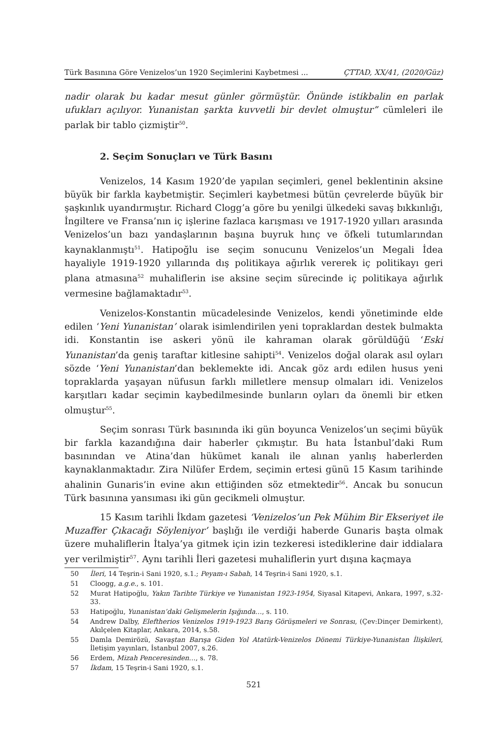Türk Basınına Göre Venizelos’un 1920 Seçimlerini Kaybetmesi ... ÇTTAD, XX/41, (2020/Güz)
nadir olarak bu kadar mesut günler görmüştür. Önünde istikbalin en parlak ufukları açılıyor. Yunanistan şarkta kuvvetli bir devlet olmuştur” cümleleri ile parlak bir tablo çizmiştir<sup>50</sup>.
2. Seçim Sonuçları ve Türk Basını
Venizelos, 14 Kasım 1920’de yapılan seçimleri, genel beklentinin aksine büyük bir farkla kaybetmiştir. Seçimleri kaybetmesi bütün çevrelerde büyük bir şaşkınlık uyandırmıştır. Richard Clogg’a göre bu yenilgi ülkedeki savaş bıkkınlığı, İngiltere ve Fransa’nın iç işlerine fazlaca karışması ve 1917-1920 yılları arasında Venizelos’un bazı yandaşlarının başına buyruk hınç ve öfkeli tutumlarından kaynaklanmıştı<sup>51</sup>. Hatipoğlu ise seçim sonucunu Venizelos’un Megali İdea hayaliyle 1919-1920 yıllarında dış politikaya ağırlık vererek iç politikayı geri plana atmasına<sup>52</sup> muhaliflerin ise aksine seçim sürecinde iç politikaya ağırlık vermesine bağlamaktadır<sup>53</sup>.
Venizelos-Konstantin mücadelesinde Venizelos, kendi yönetiminde elde edilen ‘Yeni Yunanistan’ olarak isimlendirilen yeni topraklardan destek bulmakta idi. Konstantin ise askeri yönü ile kahraman olarak görüldüğü ‘Eski Yunanistan’da geniş taraftar kitlesine sahipti<sup>54</sup>. Venizelos doğal olarak asıl oyları sözde ‘Yeni Yunanistan’dan beklemekte idi. Ancak göz ardı edilen husus yeni topraklarda yaşayan nüfusun farklı milletlere mensup olmaları idi. Venizelos karşıtları kadar seçimin kaybedilmesinde bunların oyları da önemli bir etken olmuştur<sup>55</sup>.
Seçim sonrası Türk basınında iki gün boyunca Venizelos’un seçimi büyük bir farkla kazandığına dair haberler çıkmıştır. Bu hata İstanbul’daki Rum basınından ve Atina’dan hükümet kanalı ile alınan yanlış haberlerden kaynaklanmaktadır. Zira Nilüfer Erdem, seçimin ertesi günü 15 Kasım tarihinde ahalinin Gunaris’in evine akın ettiğinden söz etmektedir<sup>56</sup>. Ancak bu sonucun Türk basınına yansıması iki gün gecikmeli olmuştur.
15 Kasım tarihli İkdam gazetesi ‘Venizelos’un Pek Mühim Bir Ekseriyet ile Muzaffer Çıkacağı Söyleniyor’ başlığı ile verdiği haberde Gunaris başta olmak üzere muhaliflerin İtalya’ya gitmek için izin tezkeresi istediklerine dair iddialara yer verilmiştir<sup>57</sup>. Aynı tarihli İleri gazetesi muhaliflerin yurt dışına kaçmaya
50 İleri, 14 Teşrin-i Sani 1920, s.1.; Peyam-ı Sabah, 14 Teşrin-i Sani 1920, s.1.
51 Cloogg, a.g.e., s. 101.
52 Murat Hatipoğlu, Yakın Tarihte Türkiye ve Yunanistan 1923-1954, Siyasal Kitapevi, Ankara, 1997, s.32-33.
53 Hatipoğlu, Yunanistan’daki Gelişmelerin Işığında…, s. 110.
54 Andrew Dalby, Eleftherios Venizelos 1919-1923 Barış Görüşmeleri ve Sonrası, (Çev:Dinçer Demirkent), Akılçelen Kitaplar, Ankara, 2014, s.58.
55 Damla Demirözü, Savaştan Barışa Giden Yol Atatürk-Venizelos Dönemi Türkiye-Yunanistan İlişkileri, İletişim yayınları, İstanbul 2007, s.26.
56 Erdem, Mizah Penceresinden…, s. 78.
57 İkdam, 15 Teşrin-i Sani 1920, s.1.
521